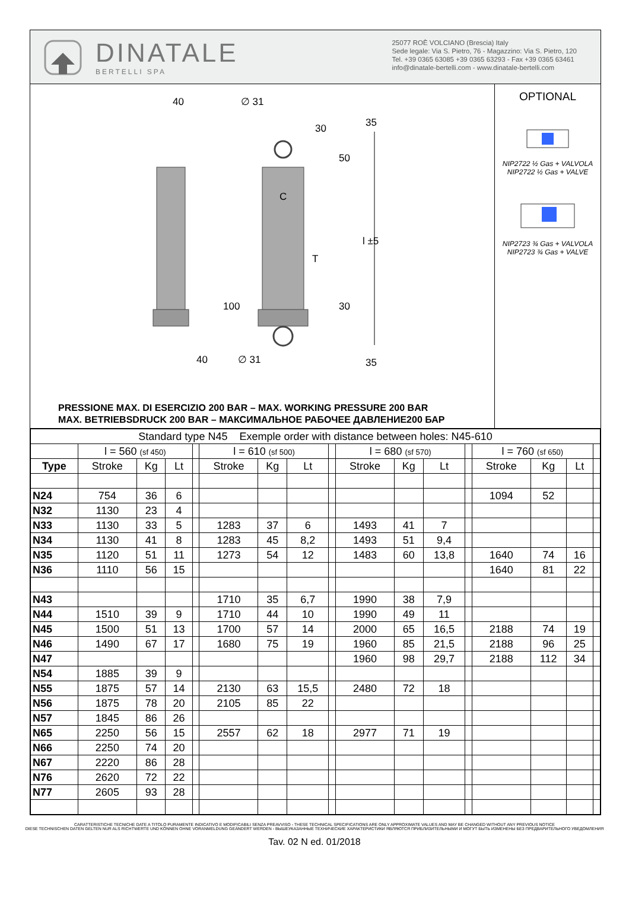DINATALE
BERTELLI SPA
25077 ROÈ VOLCIANO (Brescia) Italy
Sede legale: Via S. Pietro, 76 - Magazzino: Via S. Pietro, 120
Tel. +39 0365 63085 +39 0365 63293 - Fax +39 0365 63461
info@dinatale-bertelli.com - www.dinatale-bertelli.com
40
∅ 31
C
T
l ±5
40
∅ 31
30
35
50
100
30
35
PRESSIONE MAX. DI ESERCIZIO 200 BAR – MAX. WORKING PRESSURE 200 BAR
MAX. BETRIEBSDRUCK 200 BAR – МАКСИМАЛЬНОЕ РАБОЧЕЕ ДАВЛЕНИЕ200 БАР
OPTIONAL
NIP2722 ½ Gas + VALVOLA
NIP2722 ½ Gas + VALVE
NIP2723 ¾ Gas + VALVOLA
NIP2723 ¾ Gas + VALVE
| Standard type N45 Exemple order with distance between holes: N45-610 | | | | | | | | | | | | | | | | |
| | l = 560 (sf 450) | | | | l = 610 (sf 500) | | | | l = 680 (sf 570) | | | | l = 760 (sf 650) | | | |
| Type | Stroke | Kg | Lt | | Stroke | Kg | Lt | | Stroke | Kg | Lt | | Stroke | Kg | Lt | |
| N24 | 754 | 36 | 6 | | | | | | | | | | 1094 | 52 | | |
| N32 | 1130 | 23 | 4 | | | | | | | | | | | | | |
| N33 | 1130 | 33 | 5 | | 1283 | 37 | 6 | | 1493 | 41 | 7 | | | | | |
| N34 | 1130 | 41 | 8 | | 1283 | 45 | 8,2 | | 1493 | 51 | 9,4 | | | | | |
| N35 | 1120 | 51 | 11 | | 1273 | 54 | 12 | | 1483 | 60 | 13,8 | | 1640 | 74 | 16 | |
| N36 | 1110 | 56 | 15 | | | | | | | | | | 1640 | 81 | 22 | |
| N43 | | | | | 1710 | 35 | 6,7 | | 1990 | 38 | 7,9 | | | | | |
| N44 | 1510 | 39 | 9 | | 1710 | 44 | 10 | | 1990 | 49 | 11 | | | | | |
| N45 | 1500 | 51 | 13 | | 1700 | 57 | 14 | | 2000 | 65 | 16,5 | | 2188 | 74 | 19 | |
| N46 | 1490 | 67 | 17 | | 1680 | 75 | 19 | | 1960 | 85 | 21,5 | | 2188 | 96 | 25 | |
| N47 | | | | | | | | | 1960 | 98 | 29,7 | | 2188 | 112 | 34 | |
| N54 | 1885 | 39 | 9 | | | | | | | | | | | | | |
| N55 | 1875 | 57 | 14 | | 2130 | 63 | 15,5 | | 2480 | 72 | 18 | | | | | |
| N56 | 1875 | 78 | 20 | | 2105 | 85 | 22 | | | | | | | | | |
| N57 | 1845 | 86 | 26 | | | | | | | | | | | | | |
| N65 | 2250 | 56 | 15 | | 2557 | 62 | 18 | | 2977 | 71 | 19 | | | | | |
| N66 | 2250 | 74 | 20 | | | | | | | | | | | | | |
| N67 | 2220 | 86 | 28 | | | | | | | | | | | | | |
| N76 | 2620 | 72 | 22 | | | | | | | | | | | | | |
| N77 | 2605 | 93 | 28 | | | | | | | | | | | | | |
CARATTERISTICHE TECNICHE DATE A TITOLO PURAMENTE INDICATIVO E MODIFICABILI SENZA PREAVVISO - THESE TECHNICAL SPECIFICATIONS ARE ONLY APPROXIMATE VALUES AND MAY BE CHANGED WITHOUT ANY PREVIOUS NOTICE
DIESE TECHNISCHEN DATEN GELTEN NUR ALS RICHTWERTE UND KÖNNEN OHNE VORANMELDUNG GEÄNDERT WERDEN - ВЫШЕУКАЗАННЫЕ ТЕХНИЧЕСКИЕ ХАРАКТЕРИСТИКИ ЯВЛЯЮТСЯ ПРИБЛИЗИТЕЛЬНЫМИ И МОГУТ БЫТЬ ИЗМЕНЕНЫ БЕЗ ПРЕДВАРИТЕЛЬНОГО УВЕДОМЛЕНИЯ
Tav. 02 N ed. 01/2018